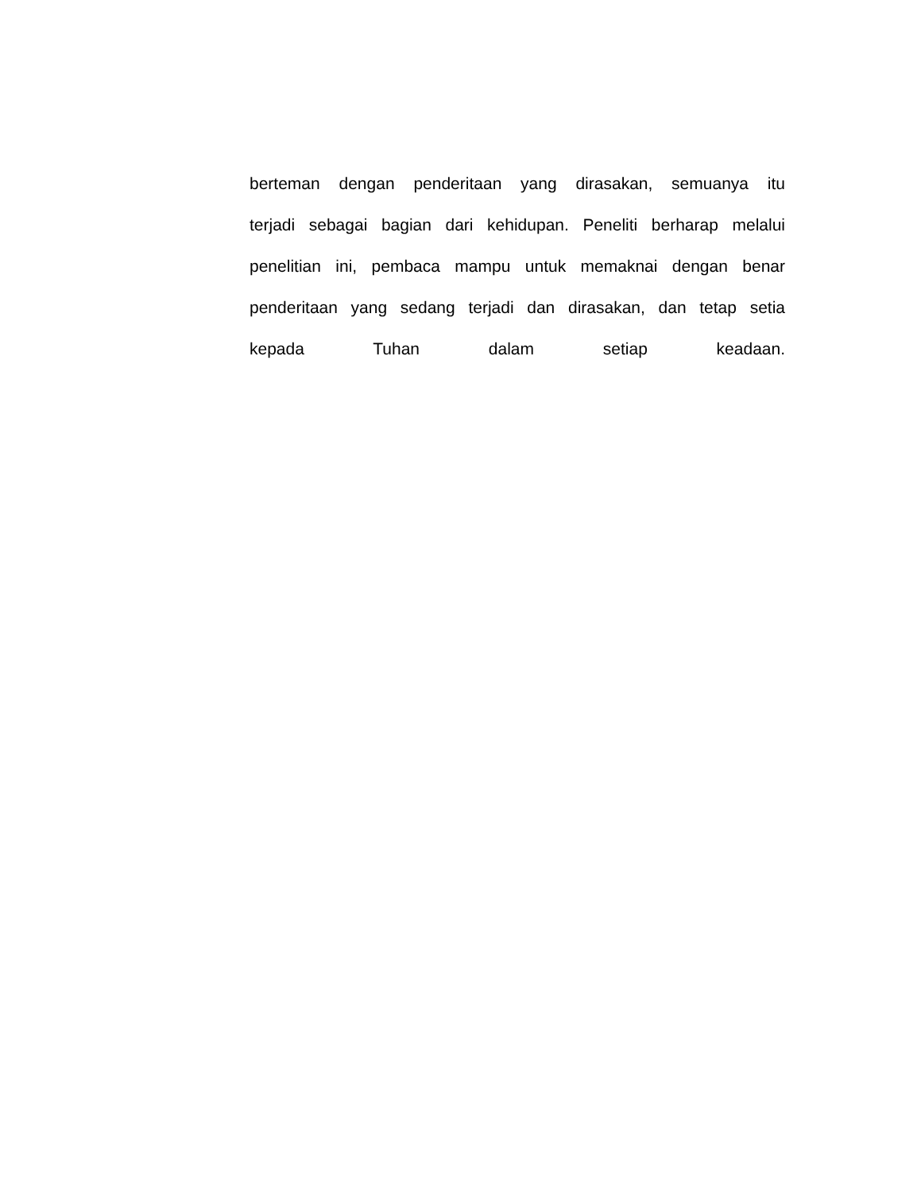berteman dengan penderitaan yang dirasakan, semuanya itu
terjadi sebagai bagian dari kehidupan. Peneliti berharap melalui
penelitian ini, pembaca mampu untuk memaknai dengan benar
penderitaan yang sedang terjadi dan dirasakan, dan tetap setia
kepada Tuhan dalam setiap keadaan.